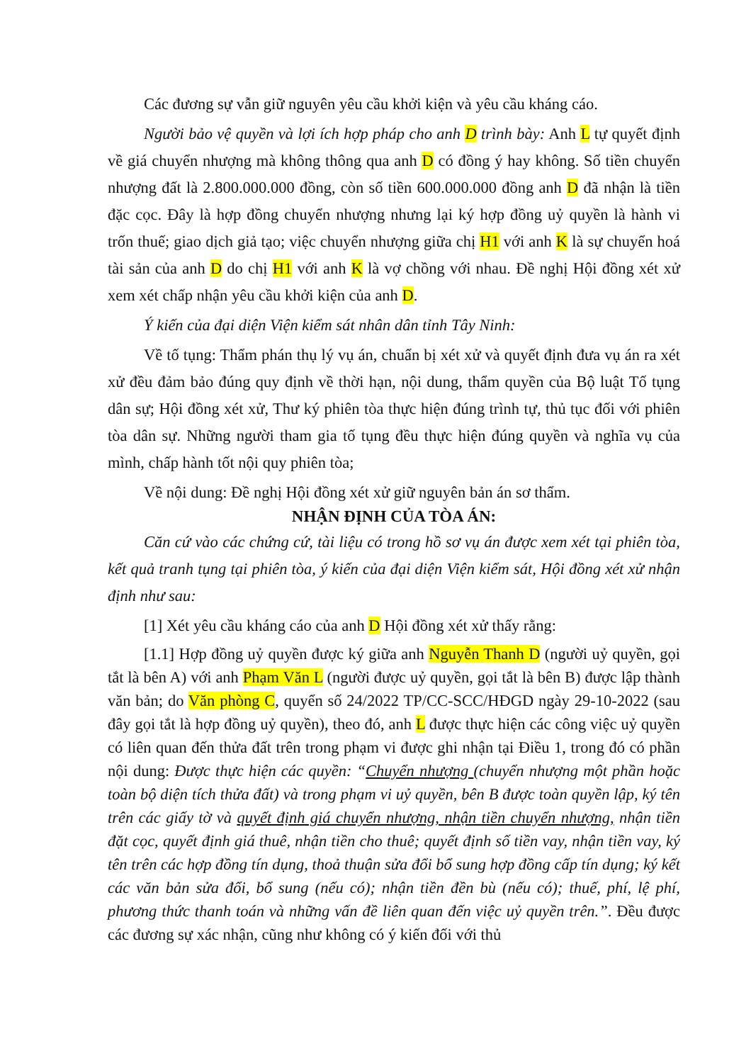Các đương sự vẫn giữ nguyên yêu cầu khởi kiện và yêu cầu kháng cáo.
Người bảo vệ quyền và lợi ích hợp pháp cho anh D trình bày: Anh L tự quyết định về giá chuyển nhượng mà không thông qua anh D có đồng ý hay không. Số tiền chuyển nhượng đất là 2.800.000.000 đồng, còn số tiền 600.000.000 đồng anh D đã nhận là tiền đặc cọc. Đây là hợp đồng chuyển nhượng nhưng lại ký hợp đồng uỷ quyền là hành vi trốn thuế; giao dịch giả tạo; việc chuyển nhượng giữa chị H1 với anh K là sự chuyển hoá tài sản của anh D do chị H1 với anh K là vợ chồng với nhau. Đề nghị Hội đồng xét xử xem xét chấp nhận yêu cầu khởi kiện của anh D.
Ý kiến của đại diện Viện kiểm sát nhân dân tỉnh Tây Ninh:
Về tố tụng: Thẩm phán thụ lý vụ án, chuẩn bị xét xử và quyết định đưa vụ án ra xét xử đều đảm bảo đúng quy định về thời hạn, nội dung, thẩm quyền của Bộ luật Tố tụng dân sự; Hội đồng xét xử, Thư ký phiên tòa thực hiện đúng trình tự, thủ tục đối với phiên tòa dân sự. Những người tham gia tố tụng đều thực hiện đúng quyền và nghĩa vụ của mình, chấp hành tốt nội quy phiên tòa;
Về nội dung: Đề nghị Hội đồng xét xử giữ nguyên bản án sơ thẩm.
NHẬN ĐỊNH CỦA TÒA ÁN:
Căn cứ vào các chứng cứ, tài liệu có trong hồ sơ vụ án được xem xét tại phiên tòa, kết quả tranh tụng tại phiên tòa, ý kiến của đại diện Viện kiểm sát, Hội đồng xét xử nhận định như sau:
[1] Xét yêu cầu kháng cáo của anh D Hội đồng xét xử thấy rằng:
[1.1] Hợp đồng uỷ quyền được ký giữa anh Nguyễn Thanh D (người uỷ quyền, gọi tắt là bên A) với anh Phạm Văn L (người được uỷ quyền, gọi tắt là bên B) được lập thành văn bản; do Văn phòng C, quyển số 24/2022 TP/CC-SCC/HĐGD ngày 29-10-2022 (sau đây gọi tắt là hợp đồng uỷ quyền), theo đó, anh L được thực hiện các công việc uỷ quyền có liên quan đến thửa đất trên trong phạm vi được ghi nhận tại Điều 1, trong đó có phần nội dung: Được thực hiện các quyền: “Chuyển nhượng (chuyển nhượng một phần hoặc toàn bộ diện tích thửa đất) và trong phạm vi uỷ quyền, bên B được toàn quyền lập, ký tên trên các giấy tờ và quyết định giá chuyển nhượng, nhận tiền chuyển nhượng, nhận tiền đặt cọc, quyết định giá thuê, nhận tiền cho thuê; quyết định số tiền vay, nhận tiền vay, ký tên trên các hợp đồng tín dụng, thoả thuận sửa đổi bổ sung hợp đồng cấp tín dụng; ký kết các văn bản sửa đổi, bổ sung (nếu có); nhận tiền đền bù (nếu có); thuế, phí, lệ phí, phương thức thanh toán và những vấn đề liên quan đến việc uỷ quyền trên.”. Đều được các đương sự xác nhận, cũng như không có ý kiến đối với thủ